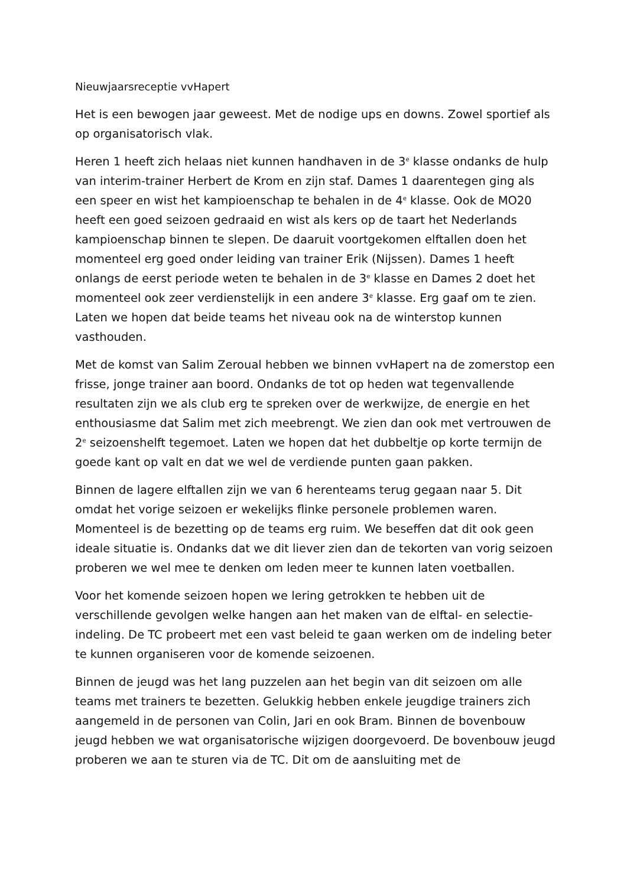Nieuwjaarsreceptie vvHapert
Het is een bewogen jaar geweest. Met de nodige ups en downs. Zowel sportief als op organisatorisch vlak.
Heren 1 heeft zich helaas niet kunnen handhaven in de 3<sup>e</sup> klasse ondanks de hulp van interim-trainer Herbert de Krom en zijn staf. Dames 1 daarentegen ging als een speer en wist het kampioenschap te behalen in de 4<sup>e</sup> klasse. Ook de MO20 heeft een goed seizoen gedraaid en wist als kers op de taart het Nederlands kampioenschap binnen te slepen. De daaruit voortgekomen elftallen doen het momenteel erg goed onder leiding van trainer Erik (Nijssen). Dames 1 heeft onlangs de eerst periode weten te behalen in de 3<sup>e</sup> klasse en Dames 2 doet het momenteel ook zeer verdienstelijk in een andere 3<sup>e</sup> klasse. Erg gaaf om te zien. Laten we hopen dat beide teams het niveau ook na de winterstop kunnen vasthouden.
Met de komst van Salim Zeroual hebben we binnen vvHapert na de zomerstop een frisse, jonge trainer aan boord. Ondanks de tot op heden wat tegenvallende resultaten zijn we als club erg te spreken over de werkwijze, de energie en het enthousiasme dat Salim met zich meebrengt. We zien dan ook met vertrouwen de 2<sup>e</sup> seizoenshelft tegemoet. Laten we hopen dat het dubbeltje op korte termijn de goede kant op valt en dat we wel de verdiende punten gaan pakken.
Binnen de lagere elftallen zijn we van 6 herenteams terug gegaan naar 5. Dit omdat het vorige seizoen er wekelijks flinke personele problemen waren. Momenteel is de bezetting op de teams erg ruim. We beseffen dat dit ook geen ideale situatie is. Ondanks dat we dit liever zien dan de tekorten van vorig seizoen proberen we wel mee te denken om leden meer te kunnen laten voetballen.
Voor het komende seizoen hopen we lering getrokken te hebben uit de verschillende gevolgen welke hangen aan het maken van de elftal- en selectie-indeling. De TC probeert met een vast beleid te gaan werken om de indeling beter te kunnen organiseren voor de komende seizoenen.
Binnen de jeugd was het lang puzzelen aan het begin van dit seizoen om alle teams met trainers te bezetten. Gelukkig hebben enkele jeugdige trainers zich aangemeld in de personen van Colin, Jari en ook Bram. Binnen de bovenbouw jeugd hebben we wat organisatorische wijzigen doorgevoerd. De bovenbouw jeugd proberen we aan te sturen via de TC. Dit om de aansluiting met de